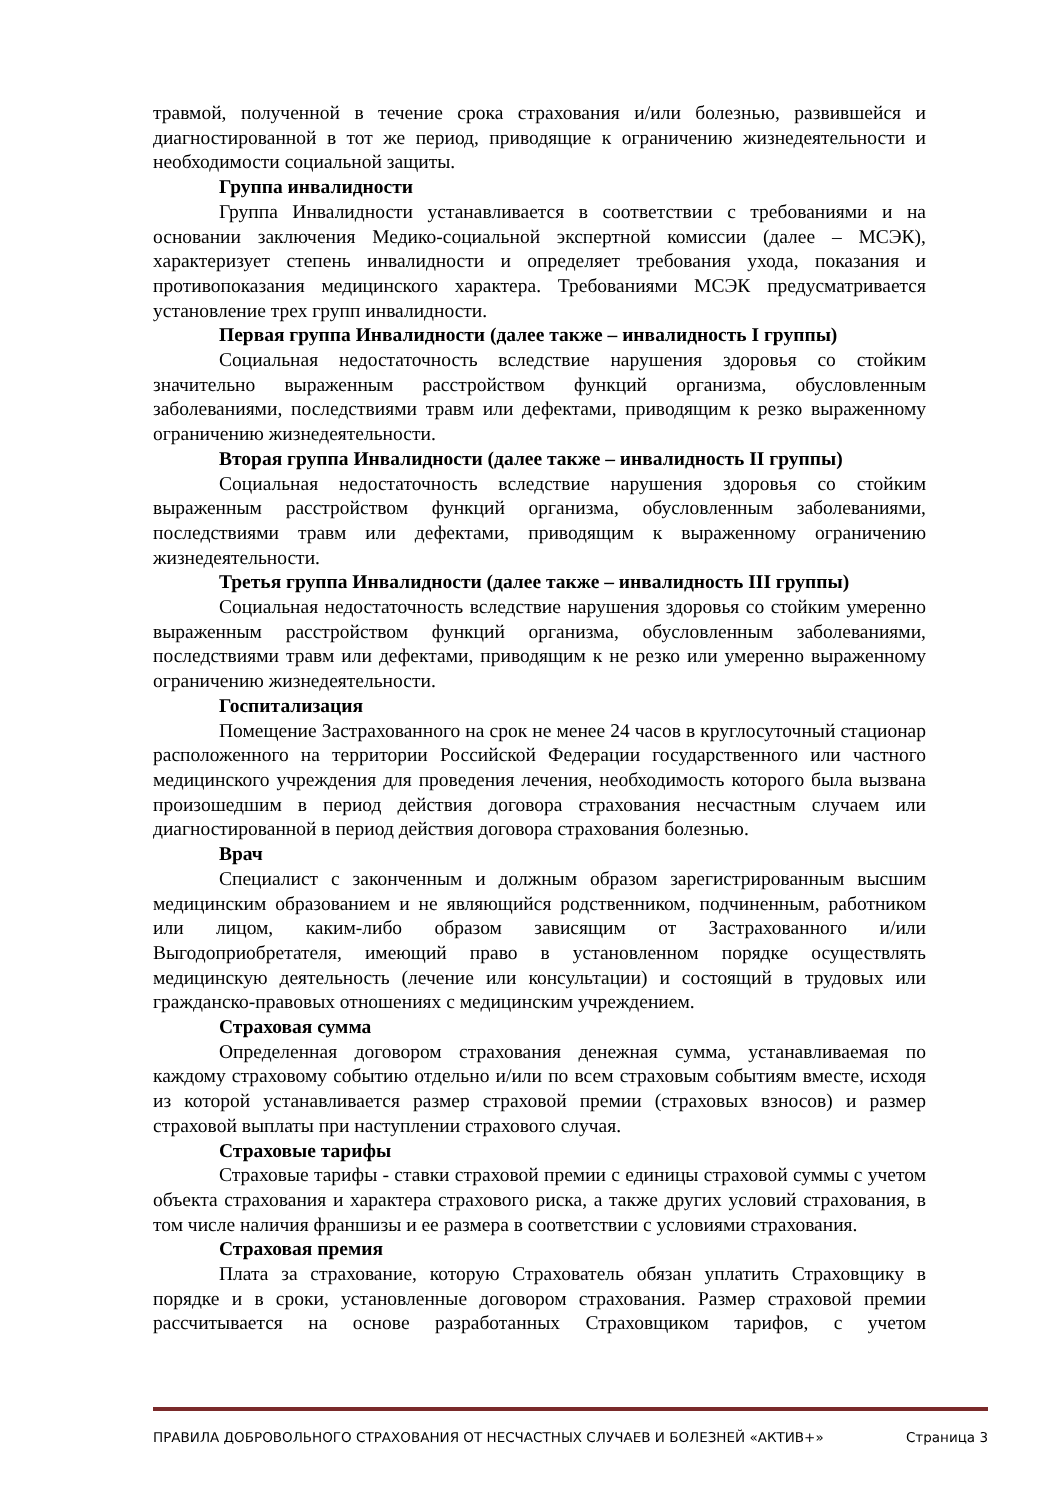травмой, полученной в течение срока страхования и/или болезнью, развившейся и диагностированной в тот же период, приводящие к ограничению жизнедеятельности и необходимости социальной защиты.
Группа инвалидности
Группа Инвалидности устанавливается в соответствии с требованиями и на основании заключения Медико-социальной экспертной комиссии (далее – МСЭК), характеризует степень инвалидности и определяет требования ухода, показания и противопоказания медицинского характера. Требованиями МСЭК предусматривается установление трех групп инвалидности.
Первая группа Инвалидности (далее также – инвалидность I группы)
Социальная недостаточность вследствие нарушения здоровья со стойким значительно выраженным расстройством функций организма, обусловленным заболеваниями, последствиями травм или дефектами, приводящим к резко выраженному ограничению жизнедеятельности.
Вторая группа Инвалидности (далее также – инвалидность II группы)
Социальная недостаточность вследствие нарушения здоровья со стойким выраженным расстройством функций организма, обусловленным заболеваниями, последствиями травм или дефектами, приводящим к выраженному ограничению жизнедеятельности.
Третья группа Инвалидности (далее также – инвалидность III группы)
Социальная недостаточность вследствие нарушения здоровья со стойким умеренно выраженным расстройством функций организма, обусловленным заболеваниями, последствиями травм или дефектами, приводящим к не резко или умеренно выраженному ограничению жизнедеятельности.
Госпитализация
Помещение Застрахованного на срок не менее 24 часов в круглосуточный стационар расположенного на территории Российской Федерации государственного или частного медицинского учреждения для проведения лечения, необходимость которого была вызвана произошедшим в период действия договора страхования несчастным случаем или диагностированной в период действия договора страхования болезнью.
Врач
Специалист с законченным и должным образом зарегистрированным высшим медицинским образованием и не являющийся родственником, подчиненным, работником или лицом, каким-либо образом зависящим от Застрахованного и/или Выгодоприобретателя, имеющий право в установленном порядке осуществлять медицинскую деятельность (лечение или консультации) и состоящий в трудовых или гражданско-правовых отношениях с медицинским учреждением.
Страховая сумма
Определенная договором страхования денежная сумма, устанавливаемая по каждому страховому событию отдельно и/или по всем страховым событиям вместе, исходя из которой устанавливается размер страховой премии (страховых взносов) и размер страховой выплаты при наступлении страхового случая.
Страховые тарифы
Страховые тарифы - ставки страховой премии с единицы страховой суммы с учетом объекта страхования и характера страхового риска, а также других условий страхования, в том числе наличия франшизы и ее размера в соответствии с условиями страхования.
Страховая премия
Плата за страхование, которую Страхователь обязан уплатить Страховщику в порядке и в сроки, установленные договором страхования. Размер страховой премии рассчитывается на основе разработанных Страховщиком тарифов, с учетом
ПРАВИЛА ДОБРОВОЛЬНОГО СТРАХОВАНИЯ ОТ НЕСЧАСТНЫХ СЛУЧАЕВ И БОЛЕЗНЕЙ «АКТИВ+» Страница 3